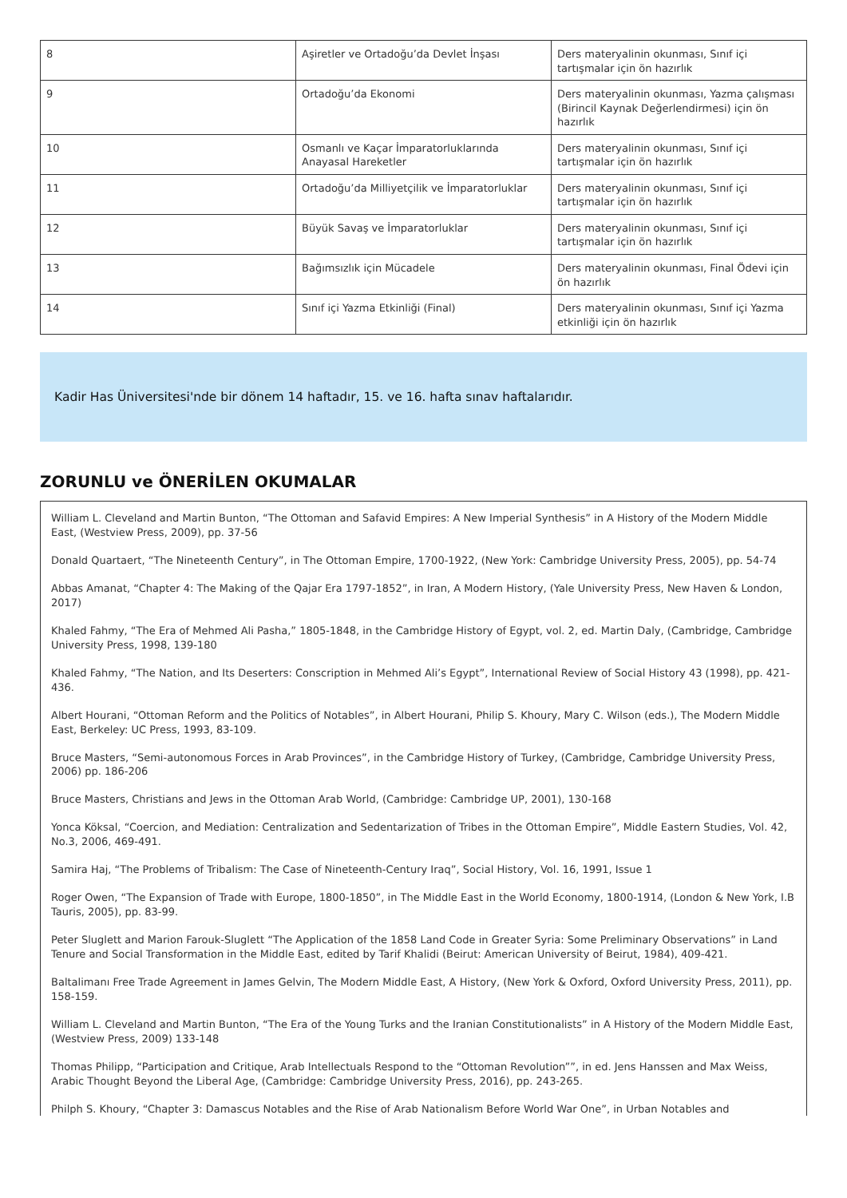| 8 | Aşiretler ve Ortadoğu’da Devlet İnşası | Ders materyalinin okunması, Sınıf içi tartışmalar için ön hazırlık |
| 9 | Ortadoğu’da Ekonomi | Ders materyalinin okunması, Yazma çalışması (Birincil Kaynak Değerlendirmesi) için ön hazırlık |
| 10 | Osmanlı ve Kaçar İmparatorluklarında Anayasal Hareketler | Ders materyalinin okunması, Sınıf içi tartışmalar için ön hazırlık |
| 11 | Ortadoğu’da Milliyetçilik ve İmparatorluklar | Ders materyalinin okunması, Sınıf içi tartışmalar için ön hazırlık |
| 12 | Büyük Savaş ve İmparatorluklar | Ders materyalinin okunması, Sınıf içi tartışmalar için ön hazırlık |
| 13 | Bağımsızlık için Mücadele | Ders materyalinin okunması, Final Ödevi için ön hazırlık |
| 14 | Sınıf içi Yazma Etkinliği (Final) | Ders materyalinin okunması, Sınıf içi Yazma etkinliği için ön hazırlık |
Kadir Has Üniversitesi'nde bir dönem 14 haftadır, 15. ve 16. hafta sınav haftalarıdır.
ZORUNLU ve ÖNERİLEN OKUMALAR
William L. Cleveland and Martin Bunton, “The Ottoman and Safavid Empires: A New Imperial Synthesis” in A History of the Modern Middle East, (Westview Press, 2009), pp. 37-56
Donald Quartaert, “The Nineteenth Century”, in The Ottoman Empire, 1700-1922, (New York: Cambridge University Press, 2005), pp. 54-74
Abbas Amanat, “Chapter 4: The Making of the Qajar Era 1797-1852”, in Iran, A Modern History, (Yale University Press, New Haven & London, 2017)
Khaled Fahmy, “The Era of Mehmed Ali Pasha,” 1805-1848, in the Cambridge History of Egypt, vol. 2, ed. Martin Daly, (Cambridge, Cambridge University Press, 1998, 139-180
Khaled Fahmy, “The Nation, and Its Deserters: Conscription in Mehmed Ali’s Egypt”, International Review of Social History 43 (1998), pp. 421-436.
Albert Hourani, “Ottoman Reform and the Politics of Notables”, in Albert Hourani, Philip S. Khoury, Mary C. Wilson (eds.), The Modern Middle East, Berkeley: UC Press, 1993, 83-109.
Bruce Masters, “Semi-autonomous Forces in Arab Provinces”, in the Cambridge History of Turkey, (Cambridge, Cambridge University Press, 2006) pp. 186-206
Bruce Masters, Christians and Jews in the Ottoman Arab World, (Cambridge: Cambridge UP, 2001), 130-168
Yonca Köksal, “Coercion, and Mediation: Centralization and Sedentarization of Tribes in the Ottoman Empire”, Middle Eastern Studies, Vol. 42, No.3, 2006, 469-491.
Samira Haj, “The Problems of Tribalism: The Case of Nineteenth-Century Iraq”, Social History, Vol. 16, 1991, Issue 1
Roger Owen, “The Expansion of Trade with Europe, 1800-1850”, in The Middle East in the World Economy, 1800-1914, (London & New York, I.B Tauris, 2005), pp. 83-99.
Peter Sluglett and Marion Farouk-Sluglett “The Application of the 1858 Land Code in Greater Syria: Some Preliminary Observations” in Land Tenure and Social Transformation in the Middle East, edited by Tarif Khalidi (Beirut: American University of Beirut, 1984), 409-421.
Baltalimanı Free Trade Agreement in James Gelvin, The Modern Middle East, A History, (New York & Oxford, Oxford University Press, 2011), pp. 158-159.
William L. Cleveland and Martin Bunton, “The Era of the Young Turks and the Iranian Constitutionalists” in A History of the Modern Middle East, (Westview Press, 2009) 133-148
Thomas Philipp, “Participation and Critique, Arab Intellectuals Respond to the “Ottoman Revolution””, in ed. Jens Hanssen and Max Weiss, Arabic Thought Beyond the Liberal Age, (Cambridge: Cambridge University Press, 2016), pp. 243-265.
Philph S. Khoury, “Chapter 3: Damascus Notables and the Rise of Arab Nationalism Before World War One”, in Urban Notables and